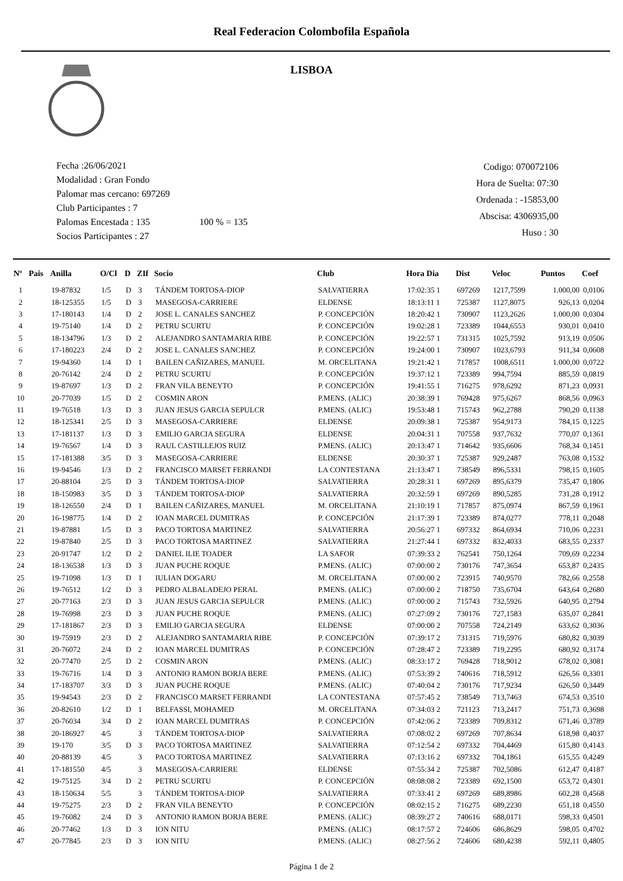Real Federacion Colombofila Española
LISBOA
Fecha :26/06/2021
Modalidad : Gran Fondo
Palomar mas cercano: 697269
Club Participantes : 7
Palomas Encestada : 135 100 % = 135
Socios Participantes : 27
Codigo: 070072106
Hora de Suelta: 07:30
Ordenada : -15853,00
Abscisa: 4306935,00
Huso : 30
| Nº | Pais | Anilla | O/Cl | D | ZIf | Socio | Club | Hora Dia | Dist | Veloc | Puntos | Coef |
| --- | --- | --- | --- | --- | --- | --- | --- | --- | --- | --- | --- | --- |
| 1 | | 19-87832 | 1/5 | D | 3 | TÁNDEM TORTOSA-DIOP | SALVATIERRA | 17:02:35 1 | 697269 | 1217,7599 | 1.000,00 | 0,0106 |
| 2 | | 18-125355 | 1/5 | D | 3 | MASEGOSA-CARRIERE | ELDENSE | 18:13:11 1 | 725387 | 1127,8075 | 926,13 | 0,0204 |
| 3 | | 17-180143 | 1/4 | D | 2 | JOSE L. CANALES SANCHEZ | P. CONCEPCIÓN | 18:20:42 1 | 730907 | 1123,2626 | 1.000,00 | 0,0304 |
| 4 | | 19-75140 | 1/4 | D | 2 | PETRU SCURTU | P. CONCEPCIÓN | 19:02:28 1 | 723389 | 1044,6553 | 930,01 | 0,0410 |
| 5 | | 18-134796 | 1/3 | D | 2 | ALEJANDRO SANTAMARIA RIBE | P. CONCEPCIÓN | 19:22:57 1 | 731315 | 1025,7592 | 913,19 | 0,0506 |
| 6 | | 17-180223 | 2/4 | D | 2 | JOSE L. CANALES SANCHEZ | P. CONCEPCIÓN | 19:24:00 1 | 730907 | 1023,6793 | 911,34 | 0,0608 |
| 7 | | 19-94360 | 1/4 | D | 1 | BAILEN CAÑIZARES, MANUEL | M. ORCELITANA | 19:21:42 1 | 717857 | 1008,6511 | 1.000,00 | 0,0722 |
| 8 | | 20-76142 | 2/4 | D | 2 | PETRU SCURTU | P. CONCEPCIÓN | 19:37:12 1 | 723389 | 994,7594 | 885,59 | 0,0819 |
| 9 | | 19-87697 | 1/3 | D | 2 | FRAN VILA BENEYTO | P. CONCEPCIÓN | 19:41:55 1 | 716275 | 978,6292 | 871,23 | 0,0931 |
| 10 | | 20-77039 | 1/5 | D | 2 | COSMIN ARON | P.MENS. (ALIC) | 20:38:39 1 | 769428 | 975,6267 | 868,56 | 0,0963 |
| 11 | | 19-76518 | 1/3 | D | 3 | JUAN JESUS GARCIA SEPULCR | P.MENS. (ALIC) | 19:53:48 1 | 715743 | 962,2788 | 790,20 | 0,1138 |
| 12 | | 18-125341 | 2/5 | D | 3 | MASEGOSA-CARRIERE | ELDENSE | 20:09:38 1 | 725387 | 954,9173 | 784,15 | 0,1225 |
| 13 | | 17-181137 | 1/3 | D | 3 | EMILIO GARCIA SEGURA | ELDENSE | 20:04:31 1 | 707558 | 937,7632 | 770,07 | 0,1361 |
| 14 | | 19-76567 | 1/4 | D | 3 | RAUL CASTILLEJOS RUIZ | P.MENS. (ALIC) | 20:13:47 1 | 714642 | 935,6606 | 768,34 | 0,1451 |
| 15 | | 17-181388 | 3/5 | D | 3 | MASEGOSA-CARRIERE | ELDENSE | 20:30:37 1 | 725387 | 929,2487 | 763,08 | 0,1532 |
| 16 | | 19-94546 | 1/3 | D | 2 | FRANCISCO MARSET FERRANDI | LA CONTESTANA | 21:13:47 1 | 738549 | 896,5331 | 798,15 | 0,1605 |
| 17 | | 20-88104 | 2/5 | D | 3 | TÁNDEM TORTOSA-DIOP | SALVATIERRA | 20:28:31 1 | 697269 | 895,6379 | 735,47 | 0,1806 |
| 18 | | 18-150983 | 3/5 | D | 3 | TÁNDEM TORTOSA-DIOP | SALVATIERRA | 20:32:59 1 | 697269 | 890,5285 | 731,28 | 0,1912 |
| 19 | | 18-126550 | 2/4 | D | 1 | BAILEN CAÑIZARES, MANUEL | M. ORCELITANA | 21:10:19 1 | 717857 | 875,0974 | 867,59 | 0,1961 |
| 20 | | 16-198775 | 1/4 | D | 2 | IOAN MARCEL DUMITRAS | P. CONCEPCIÓN | 21:17:39 1 | 723389 | 874,0277 | 778,11 | 0,2048 |
| 21 | | 19-87881 | 1/5 | D | 3 | PACO TORTOSA MARTINEZ | SALVATIERRA | 20:56:27 1 | 697332 | 864,6934 | 710,06 | 0,2231 |
| 22 | | 19-87840 | 2/5 | D | 3 | PACO TORTOSA MARTINEZ | SALVATIERRA | 21:27:44 1 | 697332 | 832,4033 | 683,55 | 0,2337 |
| 23 | | 20-91747 | 1/2 | D | 2 | DANIEL ILIE TOADER | LA SAFOR | 07:39:33 2 | 762541 | 750,1264 | 709,69 | 0,2234 |
| 24 | | 18-136538 | 1/3 | D | 3 | JUAN PUCHE ROQUE | P.MENS. (ALIC) | 07:00:00 2 | 730176 | 747,3654 | 653,87 | 0,2435 |
| 25 | | 19-71098 | 1/3 | D | 1 | IULIAN DOGARU | M. ORCELITANA | 07:00:00 2 | 723915 | 740,9570 | 782,66 | 0,2558 |
| 26 | | 19-76512 | 1/2 | D | 3 | PEDRO ALBALADEJO PERAL | P.MENS. (ALIC) | 07:00:00 2 | 718750 | 735,6704 | 643,64 | 0,2680 |
| 27 | | 20-77163 | 2/3 | D | 3 | JUAN JESUS GARCIA SEPULCR | P.MENS. (ALIC) | 07:00:00 2 | 715743 | 732,5926 | 640,95 | 0,2794 |
| 28 | | 19-76998 | 2/3 | D | 3 | JUAN PUCHE ROQUE | P.MENS. (ALIC) | 07:27:09 2 | 730176 | 727,1583 | 635,07 | 0,2841 |
| 29 | | 17-181867 | 2/3 | D | 3 | EMILIO GARCIA SEGURA | ELDENSE | 07:00:00 2 | 707558 | 724,2149 | 633,62 | 0,3036 |
| 30 | | 19-75919 | 2/3 | D | 2 | ALEJANDRO SANTAMARIA RIBE | P. CONCEPCIÓN | 07:39:17 2 | 731315 | 719,5976 | 680,82 | 0,3039 |
| 31 | | 20-76072 | 2/4 | D | 2 | IOAN MARCEL DUMITRAS | P. CONCEPCIÓN | 07:28:47 2 | 723389 | 719,2295 | 680,92 | 0,3174 |
| 32 | | 20-77470 | 2/5 | D | 2 | COSMIN ARON | P.MENS. (ALIC) | 08:33:17 2 | 769428 | 718,9012 | 678,02 | 0,3081 |
| 33 | | 19-76716 | 1/4 | D | 3 | ANTONIO RAMON BORJA BERE | P.MENS. (ALIC) | 07:53:39 2 | 740616 | 718,5912 | 626,56 | 0,3301 |
| 34 | | 17-183707 | 3/3 | D | 3 | JUAN PUCHE ROQUE | P.MENS. (ALIC) | 07:40:04 2 | 730176 | 717,9234 | 626,50 | 0,3449 |
| 35 | | 19-94543 | 2/3 | D | 2 | FRANCISCO MARSET FERRANDI | LA CONTESTANA | 07:57:45 2 | 738549 | 713,7463 | 674,53 | 0,3510 |
| 36 | | 20-82610 | 1/2 | D | 1 | BELFASSI, MOHAMED | M. ORCELITANA | 07:34:03 2 | 721123 | 713,2417 | 751,73 | 0,3698 |
| 37 | | 20-76034 | 3/4 | D | 2 | IOAN MARCEL DUMITRAS | P. CONCEPCIÓN | 07:42:06 2 | 723389 | 709,8312 | 671,46 | 0,3789 |
| 38 | | 20-186927 | 4/5 | | 3 | TÁNDEM TORTOSA-DIOP | SALVATIERRA | 07:08:02 2 | 697269 | 707,8634 | 618,98 | 0,4037 |
| 39 | | 19-170 | 3/5 | D | 3 | PACO TORTOSA MARTINEZ | SALVATIERRA | 07:12:54 2 | 697332 | 704,4469 | 615,80 | 0,4143 |
| 40 | | 20-88139 | 4/5 | | 3 | PACO TORTOSA MARTINEZ | SALVATIERRA | 07:13:16 2 | 697332 | 704,1861 | 615,55 | 0,4249 |
| 41 | | 17-181550 | 4/5 | | 3 | MASEGOSA-CARRIERE | ELDENSE | 07:55:34 2 | 725387 | 702,5086 | 612,47 | 0,4187 |
| 42 | | 19-75125 | 3/4 | D | 2 | PETRU SCURTU | P. CONCEPCIÓN | 08:08:08 2 | 723389 | 692,1500 | 653,72 | 0,4301 |
| 43 | | 18-150634 | 5/5 | | 3 | TÁNDEM TORTOSA-DIOP | SALVATIERRA | 07:33:41 2 | 697269 | 689,8986 | 602,28 | 0,4568 |
| 44 | | 19-75275 | 2/3 | D | 2 | FRAN VILA BENEYTO | P. CONCEPCIÓN | 08:02:15 2 | 716275 | 689,2230 | 651,18 | 0,4550 |
| 45 | | 19-76082 | 2/4 | D | 3 | ANTONIO RAMON BORJA BERE | P.MENS. (ALIC) | 08:39:27 2 | 740616 | 688,0171 | 598,33 | 0,4501 |
| 46 | | 20-77462 | 1/3 | D | 3 | ION NITU | P.MENS. (ALIC) | 08:17:57 2 | 724606 | 686,8629 | 598,05 | 0,4702 |
| 47 | | 20-77845 | 2/3 | D | 3 | ION NITU | P.MENS. (ALIC) | 08:27:56 2 | 724606 | 680,4238 | 592,11 | 0,4805 |
Página 1 de 2